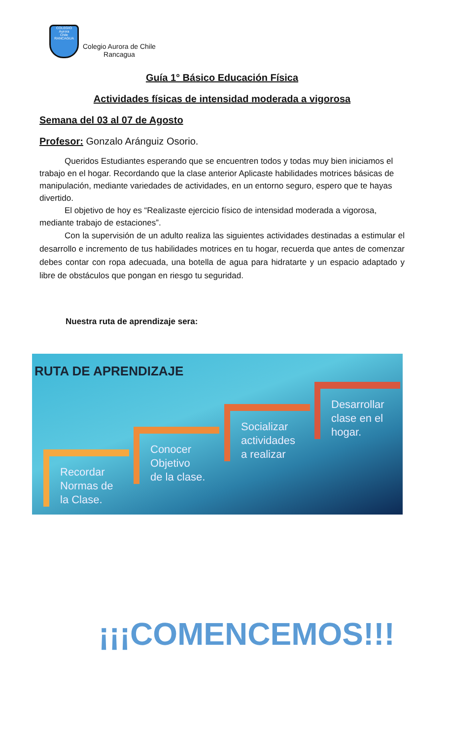COLEGIO
Aurora
Chile
RANCAGUA
Colegio Aurora de Chile
Rancagua
Guía 1° Básico Educación Física
Actividades físicas de intensidad moderada a vigorosa
Semana del 03 al 07 de Agosto
Profesor: Gonzalo Aránguiz Osorio.
   Queridos Estudiantes esperando que se encuentren todos y todas muy bien iniciamos el trabajo en el hogar. Recordando que la clase anterior Aplicaste habilidades motrices básicas de manipulación, mediante variedades de actividades, en un entorno seguro, espero que te hayas divertido.
   El objetivo de hoy es “Realizaste ejercicio físico de intensidad moderada a vigorosa, mediante trabajo de estaciones”.
   Con la supervisión de un adulto realiza las siguientes actividades destinadas a estimular el desarrollo e incremento de tus habilidades motrices en tu hogar, recuerda que antes de comenzar debes contar con ropa adecuada, una botella de agua para hidratarte y un espacio adaptado y libre de obstáculos que pongan en riesgo tu seguridad.
Nuestra ruta de aprendizaje sera:
RUTA DE APRENDIZAJE
Recordar
Normas de
la Clase.
Conocer
Objetivo
de la clase.
Socializar
actividades
a realizar
Desarrollar
clase en el
hogar.
¡¡¡COMENCEMOS!!!